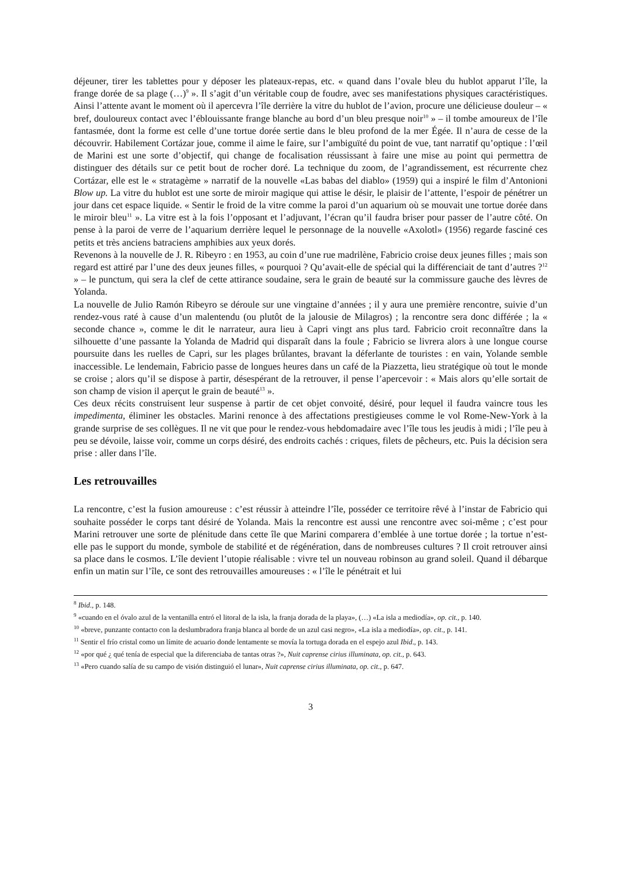déjeuner, tirer les tablettes pour y déposer les plateaux-repas, etc. « quand dans l’ovale bleu du hublot apparut l’île, la frange dorée de sa plage (…)<sup>9</sup> ». Il s’agit d’un véritable coup de foudre, avec ses manifestations physiques caractéristiques. Ainsi l’attente avant le moment où il apercevra l’île derrière la vitre du hublot de l’avion, procure une délicieuse douleur – « bref, douloureux contact avec l’éblouissante frange blanche au bord d’un bleu presque noir<sup>10</sup> » – il tombe amoureux de l’île fantasmée, dont la forme est celle d’une tortue dorée sertie dans le bleu profond de la mer Égée. Il n’aura de cesse de la découvrir. Habilement Cortázar joue, comme il aime le faire, sur l’ambiguïté du point de vue, tant narratif qu’optique : l’œil de Marini est une sorte d’objectif, qui change de focalisation réussissant à faire une mise au point qui permettra de distinguer des détails sur ce petit bout de rocher doré. La technique du zoom, de l’agrandissement, est récurrente chez Cortázar, elle est le « stratagème » narratif de la nouvelle «Las babas del diablo» (1959) qui a inspiré le film d’Antonioni Blow up. La vitre du hublot est une sorte de miroir magique qui attise le désir, le plaisir de l’attente, l’espoir de pénétrer un jour dans cet espace liquide. « Sentir le froid de la vitre comme la paroi d’un aquarium où se mouvait une tortue dorée dans le miroir bleu<sup>11</sup> ». La vitre est à la fois l’opposant et l’adjuvant, l’écran qu’il faudra briser pour passer de l’autre côté. On pense à la paroi de verre de l’aquarium derrière lequel le personnage de la nouvelle «Axolotl» (1956) regarde fasciné ces petits et très anciens batraciens amphibies aux yeux dorés.
Revenons à la nouvelle de J. R. Ribeyro : en 1953, au coin d’une rue madrilène, Fabricio croise deux jeunes filles ; mais son regard est attiré par l’une des deux jeunes filles, « pourquoi ? Qu’avait-elle de spécial qui la différenciait de tant d’autres ?<sup>12</sup> » – le punctum, qui sera la clef de cette attirance soudaine, sera le grain de beauté sur la commissure gauche des lèvres de Yolanda.
La nouvelle de Julio Ramón Ribeyro se déroule sur une vingtaine d’années ; il y aura une première rencontre, suivie d’un rendez-vous raté à cause d’un malentendu (ou plutôt de la jalousie de Milagros) ; la rencontre sera donc différée ; la « seconde chance », comme le dit le narrateur, aura lieu à Capri vingt ans plus tard. Fabricio croit reconnaître dans la silhouette d’une passante la Yolanda de Madrid qui disparaît dans la foule ; Fabricio se livrera alors à une longue course poursuite dans les ruelles de Capri, sur les plages brûlantes, bravant la déferlante de touristes : en vain, Yolande semble inaccessible. Le lendemain, Fabricio passe de longues heures dans un café de la Piazzetta, lieu stratégique où tout le monde se croise ; alors qu’il se dispose à partir, désespérant de la retrouver, il pense l’apercevoir : « Mais alors qu’elle sortait de son champ de vision il aperçut le grain de beauté<sup>13</sup> ».
Ces deux récits construisent leur suspense à partir de cet objet convoité, désiré, pour lequel il faudra vaincre tous les impedimenta, éliminer les obstacles. Marini renonce à des affectations prestigieuses comme le vol Rome-New-York à la grande surprise de ses collègues. Il ne vit que pour le rendez-vous hebdomadaire avec l’île tous les jeudis à midi ; l’île peu à peu se dévoile, laisse voir, comme un corps désiré, des endroits cachés : criques, filets de pêcheurs, etc. Puis la décision sera prise : aller dans l’île.
Les retrouvailles
La rencontre, c’est la fusion amoureuse : c’est réussir à atteindre l’île, posséder ce territoire rêvé à l’instar de Fabricio qui souhaite posséder le corps tant désiré de Yolanda. Mais la rencontre est aussi une rencontre avec soi-même ; c’est pour Marini retrouver une sorte de plénitude dans cette île que Marini comparera d’emblée à une tortue dorée ; la tortue n’est- elle pas le support du monde, symbole de stabilité et de régénération, dans de nombreuses cultures ? Il croit retrouver ainsi sa place dans le cosmos. L’île devient l’utopie réalisable : vivre tel un nouveau robinson au grand soleil. Quand il débarque enfin un matin sur l’île, ce sont des retrouvailles amoureuses : « l’île le pénétrait et lui
<sup>8</sup> Ibid., p. 148.
<sup>9</sup> «cuando en el óvalo azul de la ventanilla entró el litoral de la isla, la franja dorada de la playa», (…) «La isla a mediodía», op. cit., p. 140.
<sup>10</sup> «breve, punzante contacto con la deslumbradora franja blanca al borde de un azul casi negro», «La isla a mediodía», op. cit., p. 141.
<sup>11</sup> Sentir el frío cristal como un límite de acuario donde lentamente se movía la tortuga dorada en el espejo azul Ibid., p. 143.
<sup>12</sup> «por qué ¿ qué tenía de especial que la diferenciaba de tantas otras ?», Nuit caprense cirius illuminata, op. cit., p. 643.
<sup>13</sup> «Pero cuando salía de su campo de visión distinguió el lunar», Nuit caprense cirius illuminata, op. cit., p. 647.
3